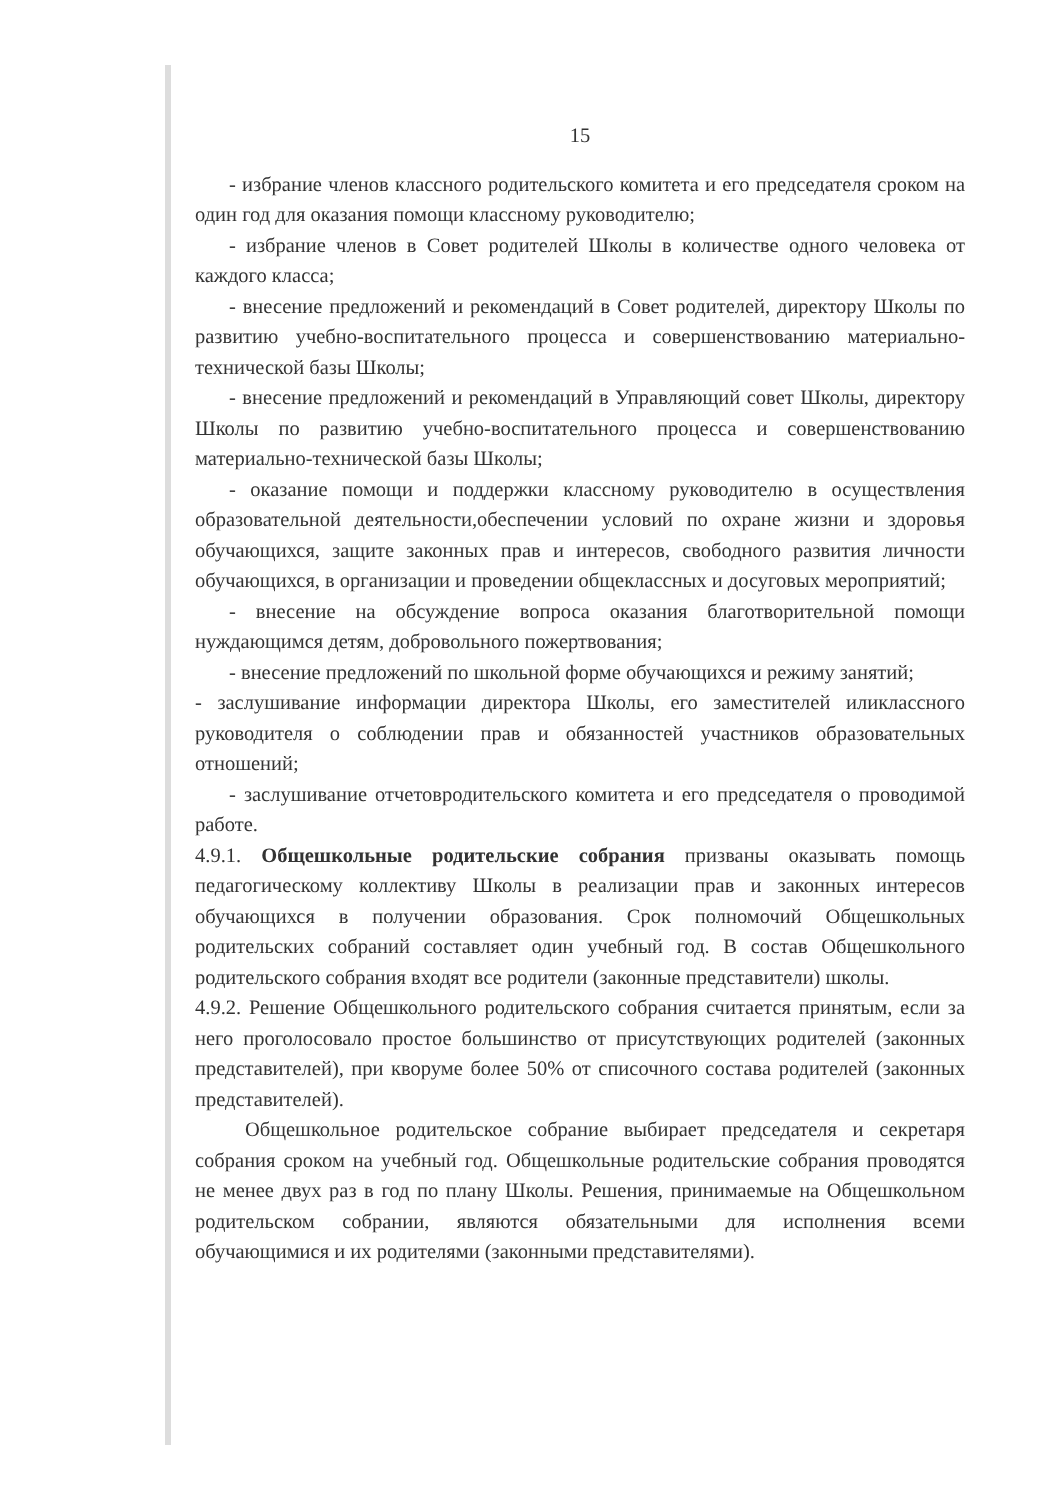15
- избрание членов классного родительского комитета и его председателя сроком на один год для оказания помощи классному руководителю;
- избрание членов в Совет родителей Школы в количестве одного человека от каждого класса;
- внесение предложений и рекомендаций в Совет родителей, директору Школы по развитию учебно-воспитательного процесса и совершенствованию материально-технической базы Школы;
- внесение предложений и рекомендаций в Управляющий совет Школы, директору Школы по развитию учебно-воспитательного процесса и совершенствованию материально-технической базы Школы;
- оказание помощи и поддержки классному руководителю в осуществления образовательной деятельности,обеспечении условий по охране жизни и здоровья обучающихся, защите законных прав и интересов, свободного развития личности обучающихся, в организации и проведении общеклассных и досуговых мероприятий;
- внесение на обсуждение вопроса оказания благотворительной помощи нуждающимся детям, добровольного пожертвования;
- внесение предложений по школьной форме обучающихся и режиму занятий;
- заслушивание информации директора Школы, его заместителей иликлассного руководителя о соблюдении прав и обязанностей участников образовательных отношений;
- заслушивание отчетовродительского комитета и его председателя о проводимой работе.
4.9.1. Общешкольные родительские собрания призваны оказывать помощь педагогическому коллективу Школы в реализации прав и законных интересов обучающихся в получении образования. Срок полномочий Общешкольных родительских собраний составляет один учебный год. В состав Общешкольного родительского собрания входят все родители (законные представители) школы.
4.9.2. Решение Общешкольного родительского собрания считается принятым, если за него проголосовало простое большинство от присутствующих родителей (законных представителей), при кворуме более 50% от списочного состава родителей (законных представителей).
Общешкольное родительское собрание выбирает председателя и секретаря собрания сроком на учебный год. Общешкольные родительские собрания проводятся не менее двух раз в год по плану Школы. Решения, принимаемые на Общешкольном родительском собрании, являются обязательными для исполнения всеми обучающимися и их родителями (законными представителями).